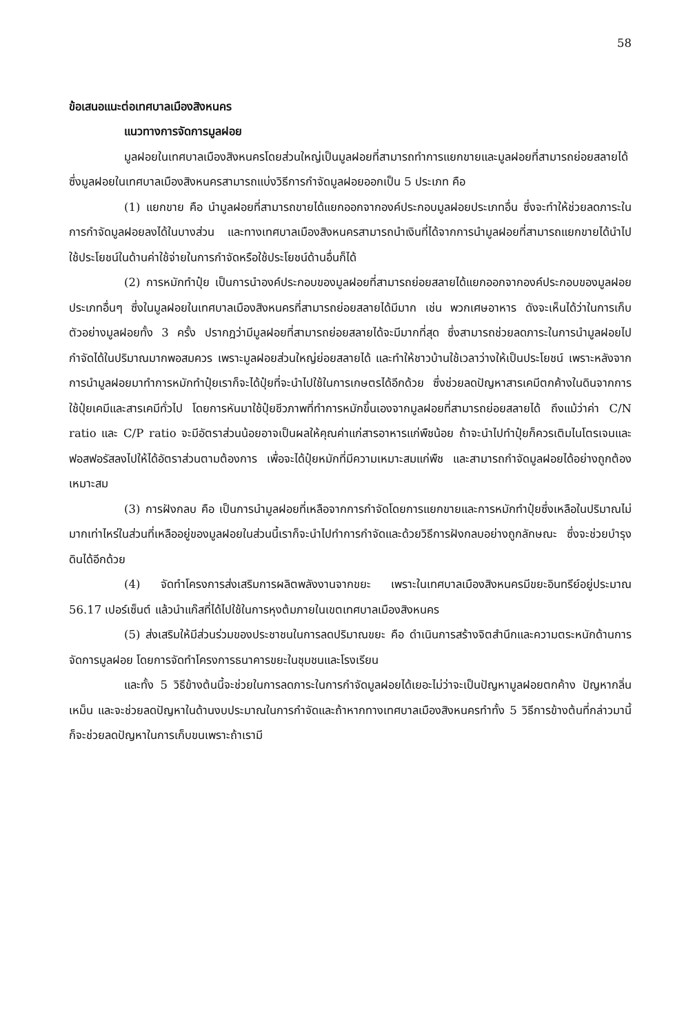58
ข้อเสนอแนะต่อเทศบาลเมืองสิงหนคร
แนวทางการจัดการมูลฝอย
มูลฝอยในเทศบาลเมืองสิงหนครโดยส่วนใหญ่เป็นมูลฝอยที่สามารถทำการแยกขายและมูลฝอยที่สามารถย่อยสลายได้ ซึ่งมูลฝอยในเทศบาลเมืองสิงหนครสามารถแบ่งวิธีการกำจัดมูลฝอยออกเป็น 5 ประเภท คือ
(1) แยกขาย คือ นำมูลฝอยที่สามารถขายได้แยกออกจากองค์ประกอบมูลฝอยประเภทอื่น ซึ่งจะทำให้ช่วยลดภาระในการกำจัดมูลฝอยลงได้ในบางส่วน และทางเทศบาลเมืองสิงหนครสามารถนำเงินที่ได้จากการนำมูลฝอยที่สามารถแยกขายได้นำไปใช้ประโยชน์ในด้านค่าใช้จ่ายในการกำจัดหรือใช้ประโยชน์ด้านอื่นก็ได้
(2) การหมักทำปุ๋ย เป็นการนำองค์ประกอบของมูลฝอยที่สามารถย่อยสลายได้แยกออกจากองค์ประกอบของมูลฝอยประเภทอื่นๆ ซึ่งในมูลฝอยในเทศบาลเมืองสิงหนครที่สามารถย่อยสลายได้มีมาก เช่น พวกเศษอาหาร ดังจะเห็นได้ว่าในการเก็บตัวอย่างมูลฝอยทั้ง 3 ครั้ง ปรากฎว่ามีมูลฝอยที่สามารถย่อยสลายได้จะมีมากที่สุด ซึ่งสามารถช่วยลดภาระในการนำมูลฝอยไปกำจัดได้ในปริมาณมากพอสมควร เพราะมูลฝอยส่วนใหญ่ย่อยสลายได้ และทำให้ชาวบ้านใช้เวลาว่างให้เป็นประโยชน์ เพราะหลังจากการนำมูลฝอยมาทำการหมักทำปุ๋ยเราก็จะได้ปุ๋ยที่จะนำไปใช้ในการเกษตรได้อีกด้วย ซึ่งช่วยลดปัญหาสารเคมีตกค้างในดินจากการใช้ปุ๋ยเคมีและสารเคมีทั่วไป โดยการหันมาใช้ปุ๋ยชีวภาพที่ทำการหมักขึ้นเองจากมูลฝอยที่สามารถย่อยสลายได้ ถึงแม้ว่าค่า C/N ratio และ C/P ratio จะมีอัตราส่วนน้อยอาจเป็นผลให้คุณค่าแก่สารอาหารแก่พืชน้อย ถ้าจะนำไปทำปุ๋ยก็ควรเติมไนโตรเจนและฟอสฟอรัสลงไปให้ได้อัตราส่วนตามต้องการ เพื่อจะได้ปุ๋ยหมักที่มีความเหมาะสมแก่พืช และสามารถกำจัดมูลฝอยได้อย่างถูกต้องเหมาะสม
(3) การฝังกลบ คือ เป็นการนำมูลฝอยที่เหลือจากการกำจัดโดยการแยกขายและการหมักทำปุ๋ยซึ่งเหลือในปริมาณไม่มากเท่าไหร่ในส่วนที่เหลืออยู่ของมูลฝอยในส่วนนี้เราก็จะนำไปทำการกำจัดและด้วยวิธีการฝังกลบอย่างถูกลักษณะ ซึ่งจะช่วยบำรุงดินได้อีกด้วย
(4) จัดทำโครงการส่งเสริมการผลิตพลังงานจากขยะ เพราะในเทศบาลเมืองสิงหนครมีขยะอินทรีย์อยู่ประมาณ 56.17 เปอร์เซ็นต์ แล้วนำแก๊สที่ได้ไปใช้ในการหุงต้มภายในเขตเทศบาลเมืองสิงหนคร
(5) ส่งเสริมให้มีส่วนร่วมของประชาชนในการลดปริมาณขยะ คือ ดำเนินการสร้างจิตสำนึกและความตระหนักด้านการจัดการมูลฝอย โดยการจัดทำโครงการธนาคารขยะในชุมชนและโรงเรียน
และทั้ง 5 วิธีข้างต้นนี้จะช่วยในการลดภาระในการกำจัดมูลฝอยได้เยอะไม่ว่าจะเป็นปัญหามูลฝอยตกค้าง ปัญหากลิ่นเหม็น และจะช่วยลดปัญหาในด้านงบประมาณในการกำจัดและถ้าหากทางเทศบาลเมืองสิงหนครทำทั้ง 5 วิธีการข้างต้นที่กล่าวมานี้ ก็จะช่วยลดปัญหาในการเก็บขนเพราะถ้าเรามี